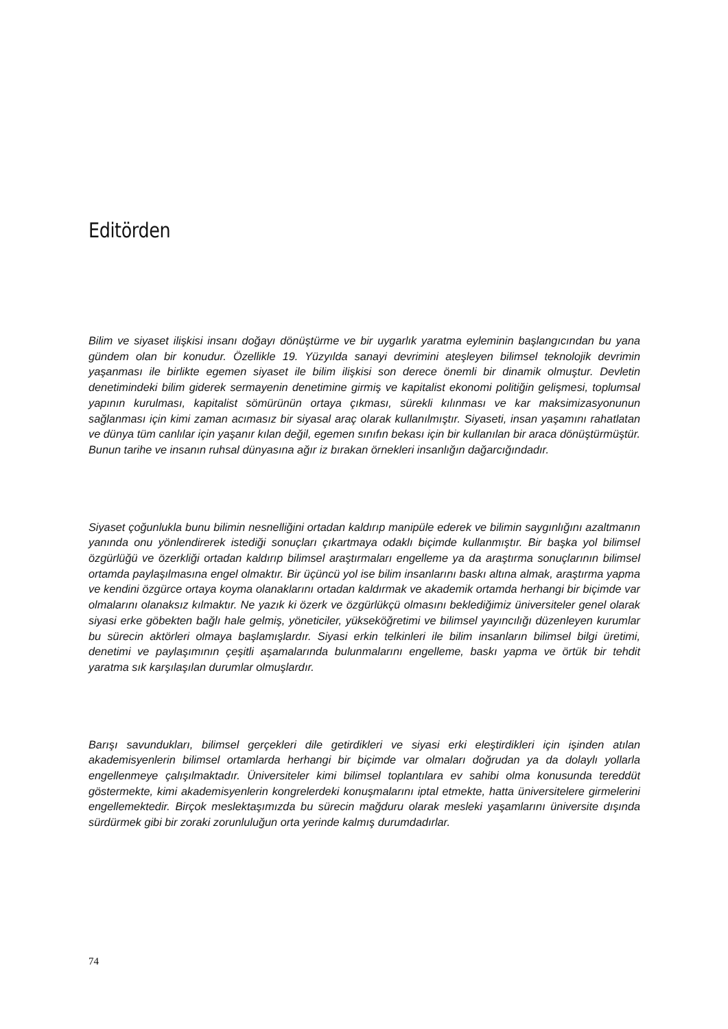Editörden
Bilim ve siyaset ilişkisi insanı doğayı dönüştürme ve bir uygarlık yaratma eyleminin başlangıcından bu yana gündem olan bir konudur. Özellikle 19. Yüzyılda sanayi devrimini ateşleyen bilimsel teknolojik devrimin yaşanması ile birlikte egemen siyaset ile bilim ilişkisi son derece önemli bir dinamik olmuştur. Devletin denetimindeki bilim giderek sermayenin denetimine girmiş ve kapitalist ekonomi politiğin gelişmesi, toplumsal yapının kurulması, kapitalist sömürünün ortaya çıkması, sürekli kılınması ve kar maksimizasyonunun sağlanması için kimi zaman acımasız bir siyasal araç olarak kullanılmıştır. Siyaseti, insan yaşamını rahatlatan ve dünya tüm canlılar için yaşanır kılan değil, egemen sınıfın bekası için bir kullanılan bir araca dönüştürmüştür. Bunun tarihe ve insanın ruhsal dünyasına ağır iz bırakan örnekleri insanlığın dağarcığındadır.
Siyaset çoğunlukla bunu bilimin nesnelliğini ortadan kaldırıp manipüle ederek ve bilimin saygınlığını azaltmanın yanında onu yönlendirerek istediği sonuçları çıkartmaya odaklı biçimde kullanmıştır. Bir başka yol bilimsel özgürlüğü ve özerkliği ortadan kaldırıp bilimsel araştırmaları engelleme ya da araştırma sonuçlarının bilimsel ortamda paylaşılmasına engel olmaktır. Bir üçüncü yol ise bilim insanlarını baskı altına almak, araştırma yapma ve kendini özgürce ortaya koyma olanaklarını ortadan kaldırmak ve akademik ortamda herhangi bir biçimde var olmalarını olanaksız kılmaktır. Ne yazık ki özerk ve özgürlükçü olmasını beklediğimiz üniversiteler genel olarak siyasi erke göbekten bağlı hale gelmiş, yöneticiler, yükseköğretimi ve bilimsel yayıncılığı düzenleyen kurumlar bu sürecin aktörleri olmaya başlamışlardır. Siyasi erkin telkinleri ile bilim insanların bilimsel bilgi üretimi, denetimi ve paylaşımının çeşitli aşamalarında bulunmalarını engelleme, baskı yapma ve örtük bir tehdit yaratma sık karşılaşılan durumlar olmuşlardır.
Barışı savundukları, bilimsel gerçekleri dile getirdikleri ve siyasi erki eleştirdikleri için işinden atılan akademisyenlerin bilimsel ortamlarda herhangi bir biçimde var olmaları doğrudan ya da dolaylı yollarla engellenmeye çalışılmaktadır. Üniversiteler kimi bilimsel toplantılara ev sahibi olma konusunda tereddüt göstermekte, kimi akademisyenlerin kongrelerdeki konuşmalarını iptal etmekte, hatta üniversitelere girmelerini engellemektedir. Birçok meslektaşımızda bu sürecin mağduru olarak mesleki yaşamlarını üniversite dışında sürdürmek gibi bir zoraki zorunluluğun orta yerinde kalmış durumdadırlar.
74